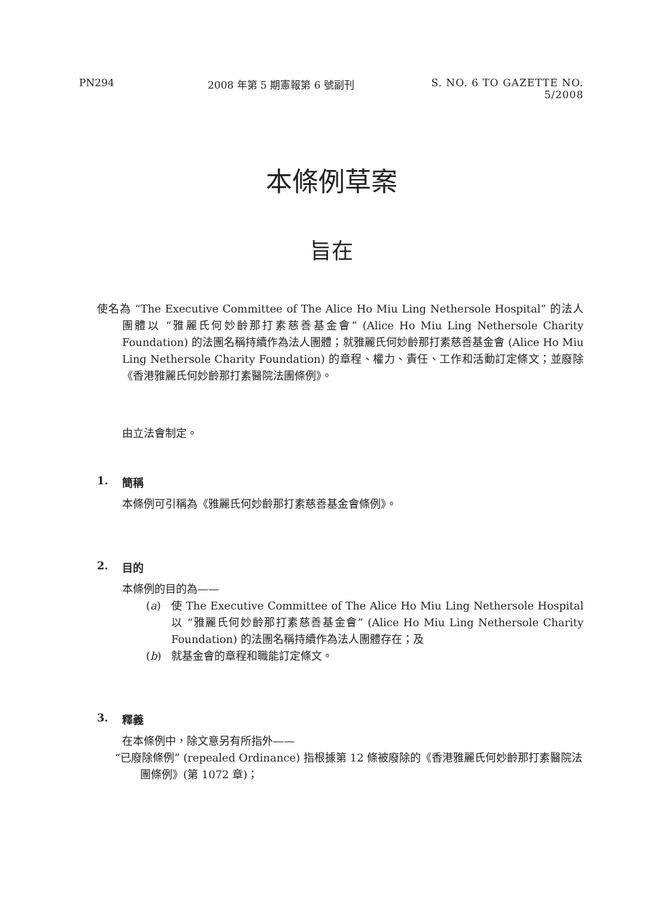PN294 2008 年第 5 期憲報第 6 號副刊 S. NO. 6 TO GAZETTE NO. 5/2008
本條例草案
旨在
使名為 “The Executive Committee of The Alice Ho Miu Ling Nethersole Hospital” 的法人團體以 “雅麗氏何妙齡那打素慈善基金會” (Alice Ho Miu Ling Nethersole Charity Foundation) 的法團名稱持續作為法人團體；就雅麗氏何妙齡那打素慈善基金會 (Alice Ho Miu Ling Nethersole Charity Foundation) 的章程、權力、責任、工作和活動訂定條文；並廢除《香港雅麗氏何妙齡那打素醫院法團條例》。
由立法會制定。
1. 簡稱
本條例可引稱為《雅麗氏何妙齡那打素慈善基金會條例》。
2. 目的
本條例的目的為——
(a) 使 The Executive Committee of The Alice Ho Miu Ling Nethersole Hospital 以 “雅麗氏何妙齡那打素慈善基金會” (Alice Ho Miu Ling Nethersole Charity Foundation) 的法團名稱持續作為法人團體存在；及
(b) 就基金會的章程和職能訂定條文。
3. 釋義
在本條例中，除文意另有所指外——
“已廢除條例” (repealed Ordinance) 指根據第 12 條被廢除的《香港雅麗氏何妙齡那打素醫院法團條例》(第 1072 章)；